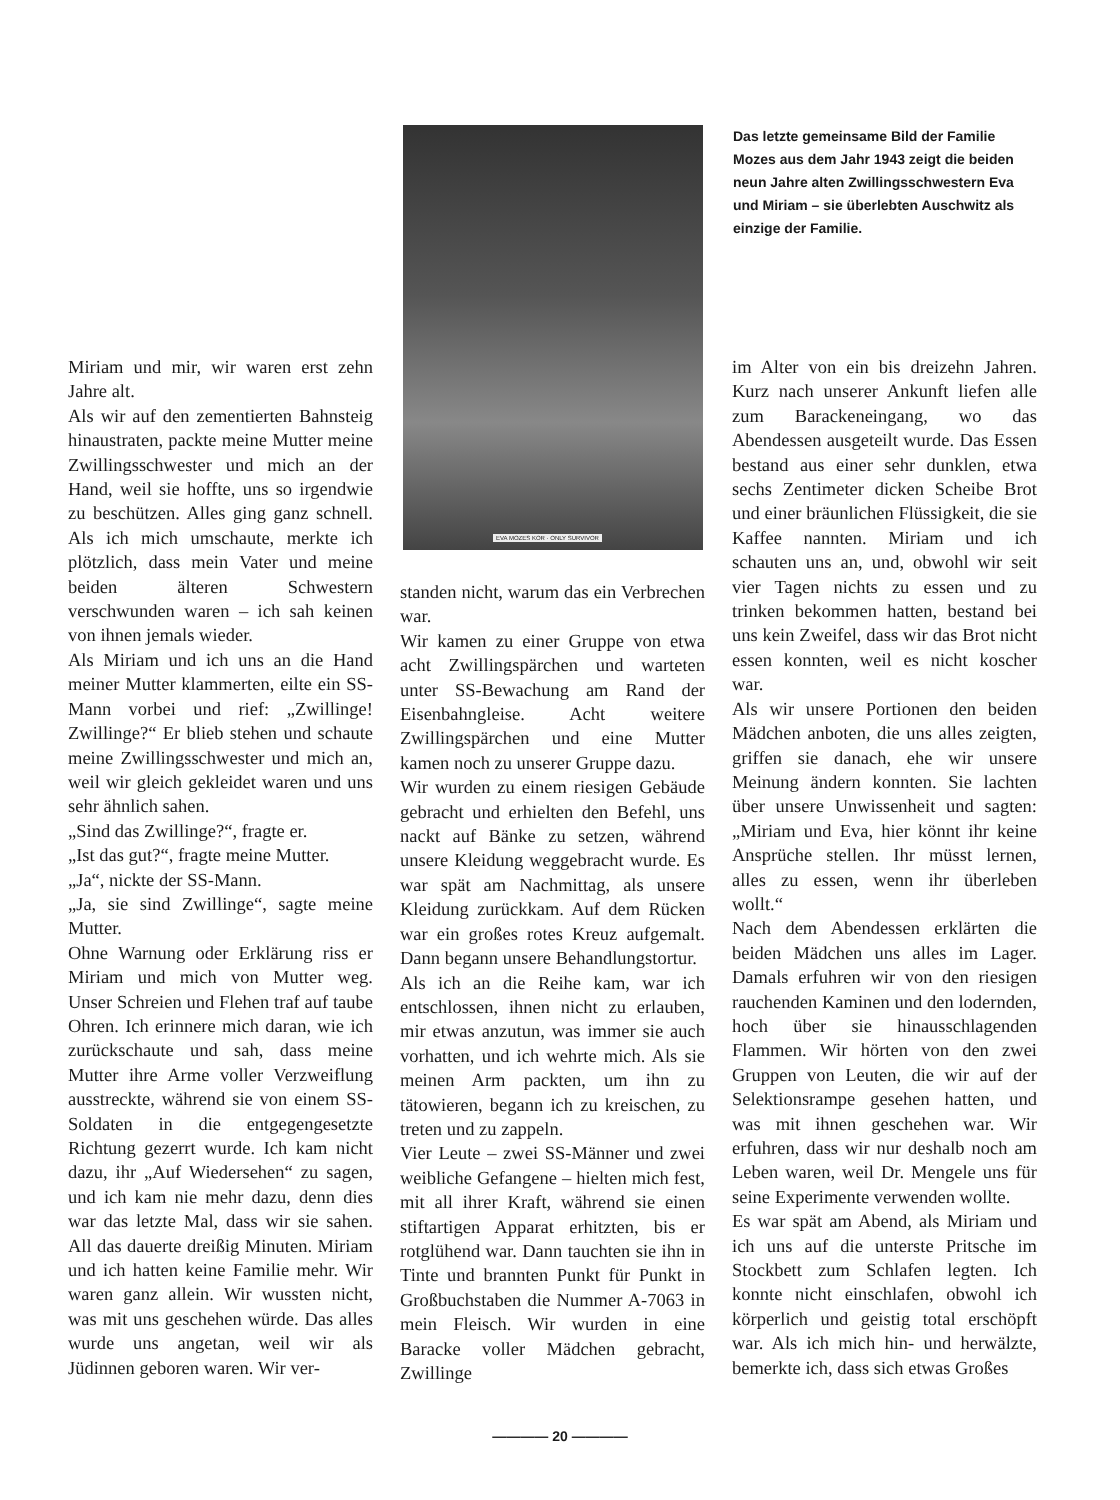EVA MOZES KOR · ONLY SURVIVOR
Das letzte gemeinsame Bild der Familie Mozes aus dem Jahr 1943 zeigt die beiden neun Jahre alten Zwillings­schwestern Eva und Miriam – sie über­lebten Auschwitz als einzige der Familie.
Miriam und mir, wir waren erst zehn Jahre alt.
Als wir auf den zementierten Bahnsteig hinaustraten, packte meine Mutter meine Zwillingsschwester und mich an der Hand, weil sie hoffte, uns so irgendwie zu beschützen. Alles ging ganz schnell. Als ich mich umschaute, merkte ich plötzlich, dass mein Vater und meine beiden älteren Schwestern verschwunden waren – ich sah keinen von ihnen jemals wieder.
Als Miriam und ich uns an die Hand meiner Mutter klammerten, eilte ein SS-Mann vorbei und rief: „Zwillinge! Zwillinge?“ Er blieb stehen und schaute meine Zwillingsschwester und mich an, weil wir gleich gekleidet waren und uns sehr ähnlich sahen.
„Sind das Zwillinge?“, fragte er.
„Ist das gut?“, fragte meine Mutter.
„Ja“, nickte der SS-Mann.
„Ja, sie sind Zwillinge“, sagte meine Mutter.
Ohne Warnung oder Erklärung riss er Miriam und mich von Mutter weg. Unser Schreien und Flehen traf auf taube Ohren. Ich erinnere mich daran, wie ich zurückschaute und sah, dass meine Mutter ihre Arme voller Verzweiflung ausstreckte, während sie von einem SS-Soldaten in die entgegengesetzte Richtung gezerrt wurde. Ich kam nicht dazu, ihr „Auf Wiedersehen“ zu sagen, und ich kam nie mehr dazu, denn dies war das letzte Mal, dass wir sie sahen. All das dauerte dreißig Minuten. Miriam und ich hatten keine Familie mehr. Wir waren ganz allein. Wir wussten nicht, was mit uns geschehen würde. Das alles wurde uns angetan, weil wir als Jüdinnen geboren waren. Wir ver-
standen nicht, warum das ein Verbrechen war.
Wir kamen zu einer Gruppe von etwa acht Zwillingspärchen und warteten unter SS-Bewachung am Rand der Eisenbahngleise. Acht weitere Zwillingspärchen und eine Mutter kamen noch zu unserer Gruppe dazu.
Wir wurden zu einem riesigen Gebäude gebracht und erhielten den Befehl, uns nackt auf Bänke zu setzen, während unsere Kleidung weggebracht wurde. Es war spät am Nachmittag, als unsere Kleidung zurückkam. Auf dem Rücken war ein großes rotes Kreuz aufgemalt. Dann begann unsere Behandlungstortur.
Als ich an die Reihe kam, war ich entschlossen, ihnen nicht zu erlauben, mir etwas anzutun, was immer sie auch vorhatten, und ich wehrte mich. Als sie meinen Arm packten, um ihn zu tätowieren, begann ich zu kreischen, zu treten und zu zappeln.
Vier Leute – zwei SS-Männer und zwei weibliche Gefangene – hielten mich fest, mit all ihrer Kraft, während sie einen stiftartigen Apparat erhitzten, bis er rotglühend war. Dann tauchten sie ihn in Tinte und brannten Punkt für Punkt in Großbuchstaben die Nummer A-7063 in mein Fleisch. Wir wurden in eine Baracke voller Mädchen gebracht, Zwillinge
im Alter von ein bis dreizehn Jahren. Kurz nach unserer Ankunft liefen alle zum Barackeneingang, wo das Abendessen ausgeteilt wurde. Das Essen bestand aus einer sehr dunklen, etwa sechs Zentimeter dicken Scheibe Brot und einer bräunlichen Flüssigkeit, die sie Kaffee nannten. Miriam und ich schauten uns an, und, obwohl wir seit vier Tagen nichts zu essen und zu trinken bekommen hatten, bestand bei uns kein Zweifel, dass wir das Brot nicht essen konnten, weil es nicht koscher war.
Als wir unsere Portionen den beiden Mädchen anboten, die uns alles zeigten, griffen sie danach, ehe wir unsere Meinung ändern konnten. Sie lachten über unsere Unwissenheit und sagten: „Miriam und Eva, hier könnt ihr keine Ansprüche stellen. Ihr müsst lernen, alles zu essen, wenn ihr überleben wollt.“
Nach dem Abendessen erklärten die beiden Mädchen uns alles im Lager. Damals erfuhren wir von den riesigen rauchenden Kaminen und den lodernden, hoch über sie hinausschlagenden Flammen. Wir hörten von den zwei Gruppen von Leuten, die wir auf der Selektionsrampe gesehen hatten, und was mit ihnen geschehen war. Wir erfuhren, dass wir nur deshalb noch am Leben waren, weil Dr. Mengele uns für seine Experimente verwenden wollte.
Es war spät am Abend, als Miriam und ich uns auf die unterste Pritsche im Stockbett zum Schlafen legten. Ich konnte nicht einschlafen, obwohl ich körperlich und geistig total erschöpft war. Als ich mich hin- und herwälzte, bemerkte ich, dass sich etwas Großes
———— 20 ————